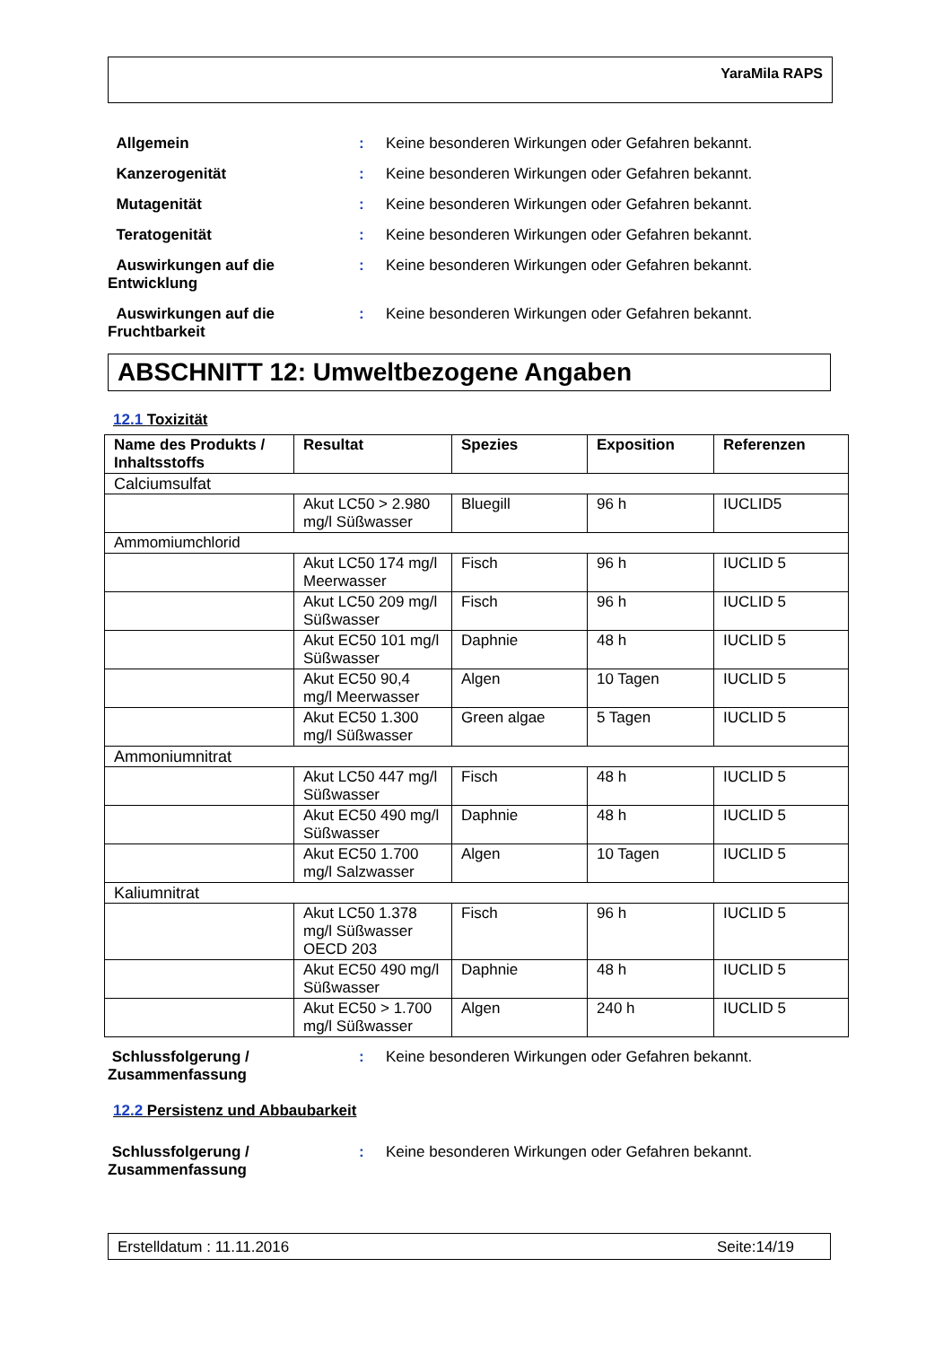YaraMila RAPS
Allgemein : Keine besonderen Wirkungen oder Gefahren bekannt.
Kanzerogenität : Keine besonderen Wirkungen oder Gefahren bekannt.
Mutagenität : Keine besonderen Wirkungen oder Gefahren bekannt.
Teratogenität : Keine besonderen Wirkungen oder Gefahren bekannt.
Auswirkungen auf die Entwicklung
: Keine besonderen Wirkungen oder Gefahren bekannt.
Auswirkungen auf die Fruchtbarkeit
: Keine besonderen Wirkungen oder Gefahren bekannt.
ABSCHNITT 12: Umweltbezogene Angaben
12.1 Toxizität
| Name des Produkts / Inhaltsstoffs | Resultat | Spezies | Exposition | Referenzen |
| --- | --- | --- | --- | --- |
| Calciumsulfat | | | | |
| | Akut LC50 > 2.980 mg/l Süßwasser | Bluegill | 96 h | IUCLID5 |
| Ammomiumchlorid | | | | |
| | Akut LC50 174 mg/l Meerwasser | Fisch | 96 h | IUCLID 5 |
| | Akut LC50 209 mg/l Süßwasser | Fisch | 96 h | IUCLID 5 |
| | Akut EC50 101 mg/l Süßwasser | Daphnie | 48 h | IUCLID 5 |
| | Akut EC50 90,4 mg/l Meerwasser | Algen | 10 Tagen | IUCLID 5 |
| | Akut EC50 1.300 mg/l Süßwasser | Green algae | 5 Tagen | IUCLID 5 |
| Ammoniumnitrat | | | | |
| | Akut LC50 447 mg/l Süßwasser | Fisch | 48 h | IUCLID 5 |
| | Akut EC50 490 mg/l Süßwasser | Daphnie | 48 h | IUCLID 5 |
| | Akut EC50 1.700 mg/l Salzwasser | Algen | 10 Tagen | IUCLID 5 |
| Kaliumnitrat | | | | |
| | Akut LC50 1.378 mg/l Süßwasser OECD 203 | Fisch | 96 h | IUCLID 5 |
| | Akut EC50 490 mg/l Süßwasser | Daphnie | 48 h | IUCLID 5 |
| | Akut EC50 > 1.700 mg/l Süßwasser | Algen | 240 h | IUCLID 5 |
Schlussfolgerung / Zusammenfassung
: Keine besonderen Wirkungen oder Gefahren bekannt.
12.2 Persistenz und Abbaubarkeit
Schlussfolgerung / Zusammenfassung
: Keine besonderen Wirkungen oder Gefahren bekannt.
Erstelldatum : 11.11.2016 Seite:14/19